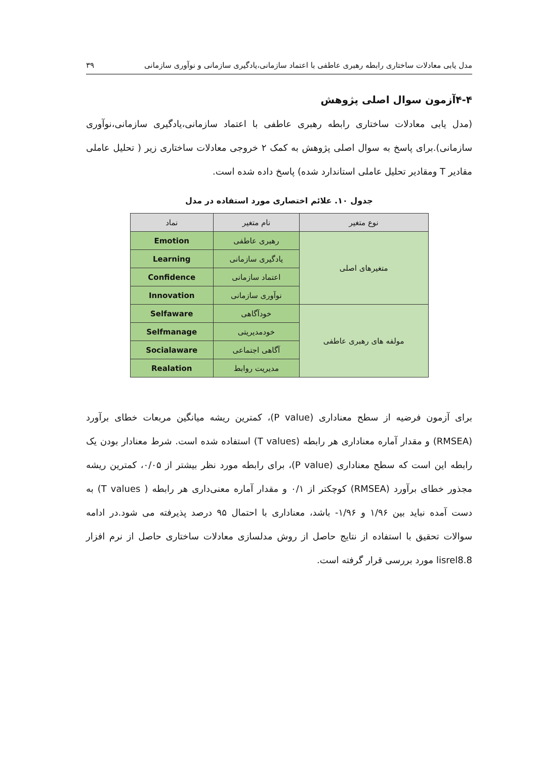مدل یابی معادلات ساختاری رابطه رهبری عاطفی با اعتماد سازمانی،یادگیری سازمانی و نوآوری سازمانی ۳۹
۴-۴آزمون سوال اصلی پژوهش
(مدل یابی معادلات ساختاری رابطه رهبری عاطفی با اعتماد سازمانی،یادگیری سازمانی،نوآوری سازمانی).برای پاسخ به سوال اصلی پژوهش به کمک ۲ خروجی معادلات ساختاری زیر ( تحلیل عاملی مقادیر T ومقادیر تحلیل عاملی استاندارد شده) پاسخ داده شده است.
جدول ۱۰. علائم اختصاری مورد استفاده در مدل
| نوع متغیر | نام متغیر | نماد |
| --- | --- | --- |
| متغیرهای اصلی | رهبری عاطفی | Emotion |
| | یادگیری سازمانی | Learning |
| | اعتماد سازمانی | Confidence |
| | نوآوری سازمانی | Innovation |
| مولفه های رهبری عاطفی | خودآگاهی | Selfaware |
| | خودمدیریتی | Selfmanage |
| | آگاهی اجتماعی | Socialaware |
| | مدیریت روابط | Realation |
برای آزمون فرضیه از سطح معناداری (P value)، کمترین ریشه میانگین مربعات خطای برآورد (RMSEA) و مقدار آماره معناداری هر رابطه (T values) استفاده شده است. شرط معنادار بودن یک رابطه این است که سطح معناداری (P value)، برای رابطه مورد نظر بیشتر از ۰/۰۵، کمترین ریشه مجذور خطای برآورد (RMSEA) کوچکتر از ۰/۱ و مقدار آماره معنی‌داری هر رابطه ( T values) به دست آمده نباید بین ۱/۹۶ و ۱/۹۶- باشد، معناداری با احتمال ۹۵ درصد پذیرفته می شود.در ادامه سوالات تحقیق با استفاده از نتایج حاصل از روش مدلسازی معادلات ساختاری حاصل از نرم افزار lisrel8.8 مورد بررسی قرار گرفته است.